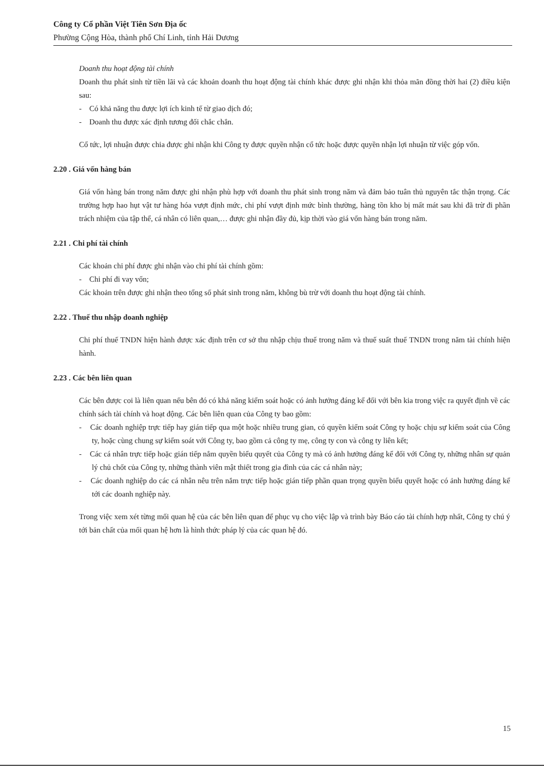Công ty Cổ phần Việt Tiên Sơn Địa ốc
Phường Cộng Hòa, thành phố Chí Linh, tỉnh Hải Dương
Doanh thu hoạt động tài chính
Doanh thu phát sinh từ tiền lãi và các khoản doanh thu hoạt động tài chính khác được ghi nhận khi thỏa mãn đồng thời hai (2) điều kiện sau:
- Có khả năng thu được lợi ích kinh tế từ giao dịch đó;
- Doanh thu được xác định tương đối chắc chắn.
Cổ tức, lợi nhuận được chia được ghi nhận khi Công ty được quyền nhận cổ tức hoặc được quyền nhận lợi nhuận từ việc góp vốn.
2.20 . Giá vốn hàng bán
Giá vốn hàng bán trong năm được ghi nhận phù hợp với doanh thu phát sinh trong năm và đảm bảo tuân thủ nguyên tắc thận trọng. Các trường hợp hao hụt vật tư hàng hóa vượt định mức, chi phí vượt định mức bình thường, hàng tồn kho bị mất mát sau khi đã trừ đi phần trách nhiệm của tập thể, cá nhân có liên quan,… được ghi nhận đầy đủ, kịp thời vào giá vốn hàng bán trong năm.
2.21 . Chi phí tài chính
Các khoản chi phí được ghi nhận vào chi phí tài chính gồm:
- Chi phí đi vay vốn;
Các khoản trên được ghi nhận theo tổng số phát sinh trong năm, không bù trừ với doanh thu hoạt động tài chính.
2.22 . Thuế thu nhập doanh nghiệp
Chi phí thuế TNDN hiện hành được xác định trên cơ sở thu nhập chịu thuế trong năm và thuế suất thuế TNDN trong năm tài chính hiện hành.
2.23 . Các bên liên quan
Các bên được coi là liên quan nếu bên đó có khả năng kiểm soát hoặc có ảnh hưởng đáng kể đối với bên kia trong việc ra quyết định về các chính sách tài chính và hoạt động. Các bên liên quan của Công ty bao gồm:
- Các doanh nghiệp trực tiếp hay gián tiếp qua một hoặc nhiều trung gian, có quyền kiểm soát Công ty hoặc chịu sự kiểm soát của Công ty, hoặc cùng chung sự kiểm soát với Công ty, bao gồm cả công ty mẹ, công ty con và công ty liên kết;
- Các cá nhân trực tiếp hoặc gián tiếp nắm quyền biểu quyết của Công ty mà có ảnh hưởng đáng kể đối với Công ty, những nhân sự quản lý chủ chốt của Công ty, những thành viên mật thiết trong gia đình của các cá nhân này;
- Các doanh nghiệp do các cá nhân nêu trên nắm trực tiếp hoặc gián tiếp phần quan trọng quyền biểu quyết hoặc có ảnh hưởng đáng kể tới các doanh nghiệp này.
Trong việc xem xét từng mối quan hệ của các bên liên quan để phục vụ cho việc lập và trình bày Báo cáo tài chính hợp nhất, Công ty chú ý tới bản chất của mối quan hệ hơn là hình thức pháp lý của các quan hệ đó.
15